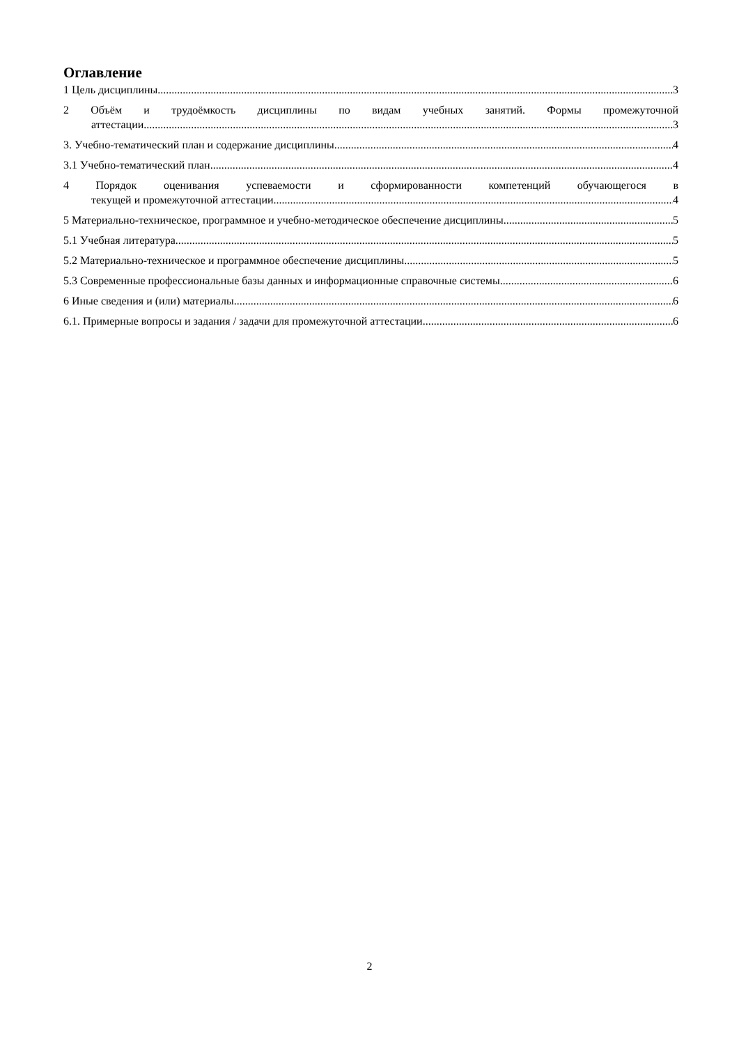Оглавление
1 Цель дисциплины. 3
2 Объём и трудоёмкость дисциплины по видам учебных занятий. Формы промежуточной
аттестации. 3
3. Учебно-тематический план и содержание дисциплины. 4
3.1 Учебно-тематический план 4
4 Порядок оценивания успеваемости и сформированности компетенций обучающегося в
текущей и промежуточной аттестации. 4
5 Материально-техническое, программное и учебно-методическое обеспечение дисциплины. 5
5.1 Учебная литература 5
5.2 Материально-техническое и программное обеспечение дисциплины. 5
5.3 Современные профессиональные базы данных и информационные справочные системы. 6
6 Иные сведения и (или) материалы. 6
6.1. Примерные вопросы и задания / задачи для промежуточной аттестации 6
2